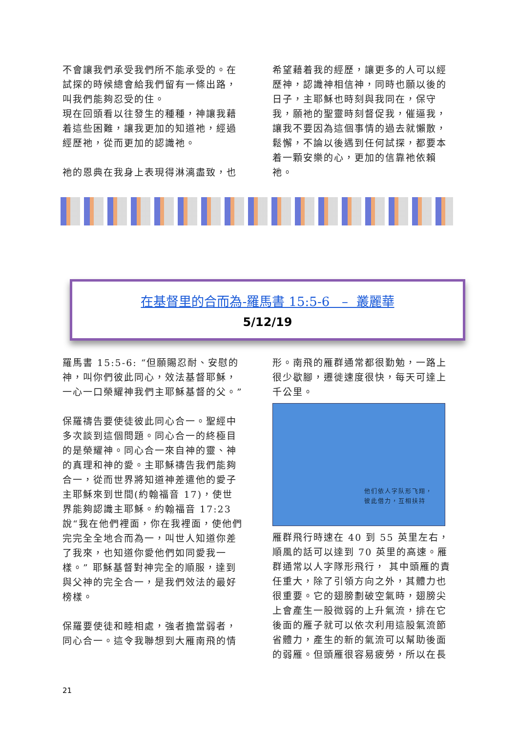不會讓我們承受我們所不能承受的。在試探的時候總會給我們留有一條出路，叫我們能夠忍受的住。
現在回頭看以往發生的種種，神讓我藉着這些困難，讓我更加的知道祂，經過經歷祂，從而更加的認識祂。
祂的恩典在我身上表現得淋漓盡致，也
希望藉着我的經歷，讓更多的人可以經歷神，認識神相信神，同時也願以後的日子，主耶穌也時刻與我同在，保守我，願祂的聖靈時刻督促我，催逼我，讓我不要因為這個事情的過去就懶散，鬆懈，不論以後遇到任何試探，都要本着一顆安樂的心，更加的信靠祂依賴祂。
在基督里的合而為-羅馬書 15:5-6 – 叢麗華
5/12/19
羅馬書 15:5-6: “但願賜忍耐、安慰的神，叫你們彼此同心，效法基督耶穌，一心一口榮耀神我們主耶穌基督的父。”
保羅禱告要使徒彼此同心合一。聖經中多次談到這個問題。同心合一的終極目的是榮耀神。同心合一來自神的靈、神的真理和神的愛。主耶穌禱告我們能夠合一，從而世界將知道神差遣他的愛子主耶穌來到世間(約翰福音 17)，使世界能夠認識主耶穌。約翰福音 17:23 說“我在他們裡面，你在我裡面，使他們完完全全地合而為一，叫世人知道你差了我來，也知道你愛他們如同愛我一樣。” 耶穌基督對神完全的順服，達到與父神的完全合一，是我們效法的最好榜樣。
保羅要使徒和睦相處，強者擔當弱者，同心合一。這令我聯想到大雁南飛的情
形。南飛的雁群通常都很勤勉，一路上很少歇腳，遷徙速度很快，每天可達上千公里。
他们依人字队形飞翔，
彼此借力，互相扶持
雁群飛行時速在 40 到 55 英里左右，順風的話可以達到 70 英里的高速。雁群通常以人字隊形飛行， 其中頭雁的責任重大，除了引領方向之外，其體力也很重要。它的翅膀劃破空氣時，翅膀尖上會產生一股微弱的上升氣流，排在它後面的雁子就可以依次利用這股氣流節省體力，產生的新的氣流可以幫助後面的弱雁。但頭雁很容易疲勞，所以在長
21